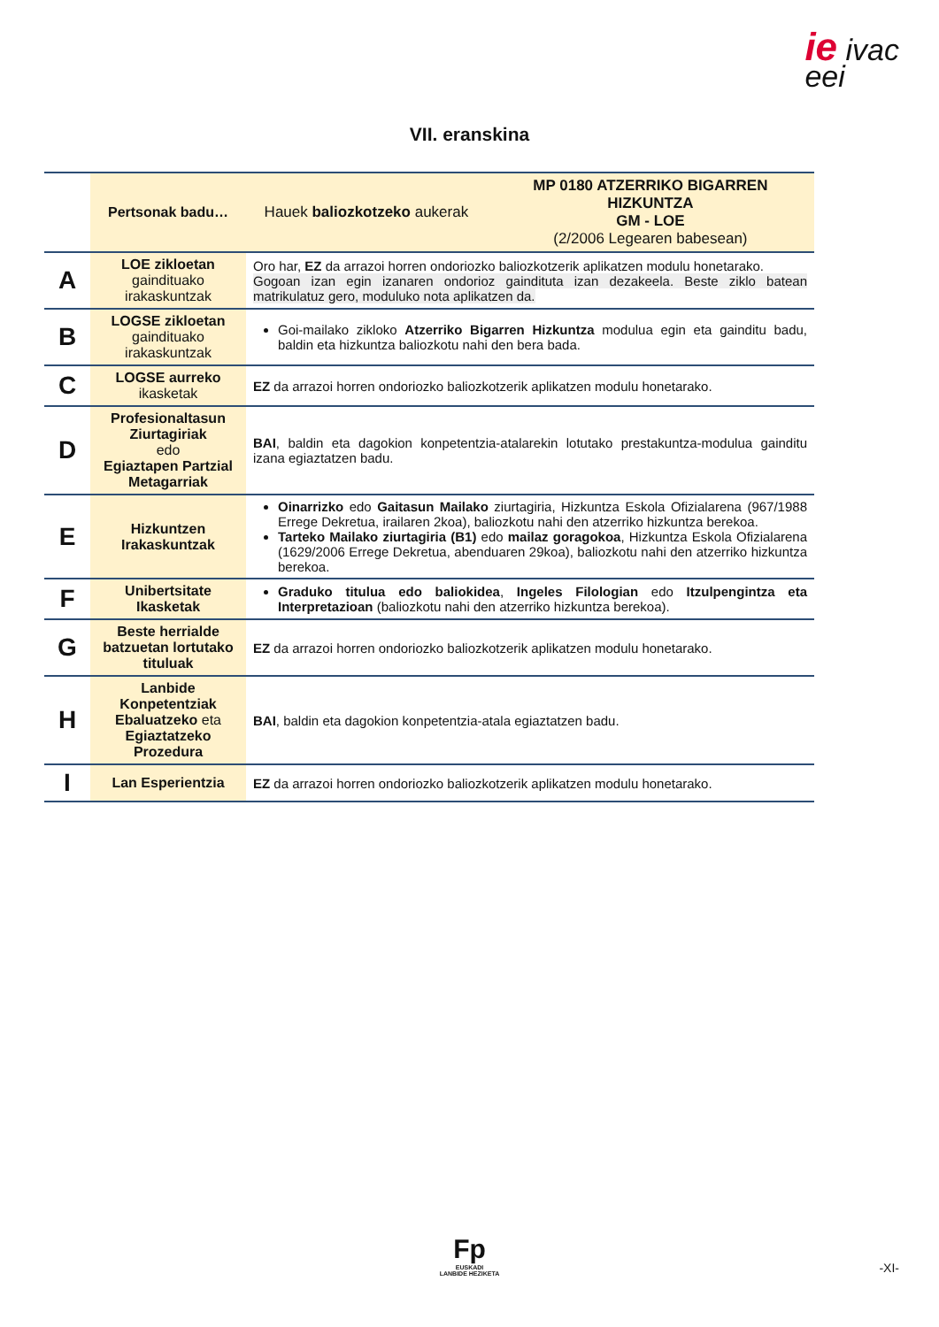ie ivac
eei
VII. eranskina
| | Pertsonak badu… | Hauek baliozkotzeko aukerak | MP 0180 ATZERRIKO BIGARREN HIZKUNTZA GM - LOE (2/2006 Legearen babesean) |
| --- | --- | --- | --- |
| A | LOE zikloetan gaindituako irakaskuntzak | Oro har, EZ da arrazoi horren ondoriozko baliozkotzerik aplikatzen modulu honetarako. Gogoan izan egin izanaren ondorioz gaindituta izan dezakeela. Beste ziklo batean matrikulatuz gero, moduluko nota aplikatzen da. | |
| B | LOGSE zikloetan gaindituako irakaskuntzak | Goi-mailako zikloko Atzerriko Bigarren Hizkuntza modulua egin eta gainditu badu, baldin eta hizkuntza baliozkotu nahi den bera bada. | |
| C | LOGSE aurreko ikasketak | EZ da arrazoi horren ondoriozko baliozkotzerik aplikatzen modulu honetarako. | |
| D | Profesionaltasun Ziurtagiriak edo Egiaztapen Partzial Metagarriak | BAI , baldin eta dagokion konpetentzia-atalarekin lotutako prestakuntza-modulua gainditu izana egiaztatzen badu. | |
| E | Hizkuntzen Irakaskuntzak | Oinarrizko edo Gaitasun Mailako ziurtagiria, Hizkuntza Eskola Ofizialarena (967/1988 Errege Dekretua, irailaren 2koa), baliozkotu nahi den atzerriko hizkuntza berekoa. Tarteko Mailako ziurtagiria (B1) edo mailaz goragokoa , Hizkuntza Eskola Ofizialarena (1629/2006 Errege Dekretua, abenduaren 29koa), baliozkotu nahi den atzerriko hizkuntza berekoa. | |
| F | Unibertsitate Ikasketak | Graduko titulua edo baliokidea , Ingeles Filologian edo Itzulpengintza eta Interpretazioan (baliozkotu nahi den atzerriko hizkuntza berekoa). | |
| G | Beste herrialde batzuetan lortutako tituluak | EZ da arrazoi horren ondoriozko baliozkotzerik aplikatzen modulu honetarako. | |
| H | Lanbide Konpetentziak Ebaluatzeko eta Egiaztatzeko Prozedura | BAI , baldin eta dagokion konpetentzia-atala egiaztatzen badu. | |
| I | Lan Esperientzia | EZ da arrazoi horren ondoriozko baliozkotzerik aplikatzen modulu honetarako. | |
Fp
EUSKADI
LANBIDE HEZIKETA
-XI-